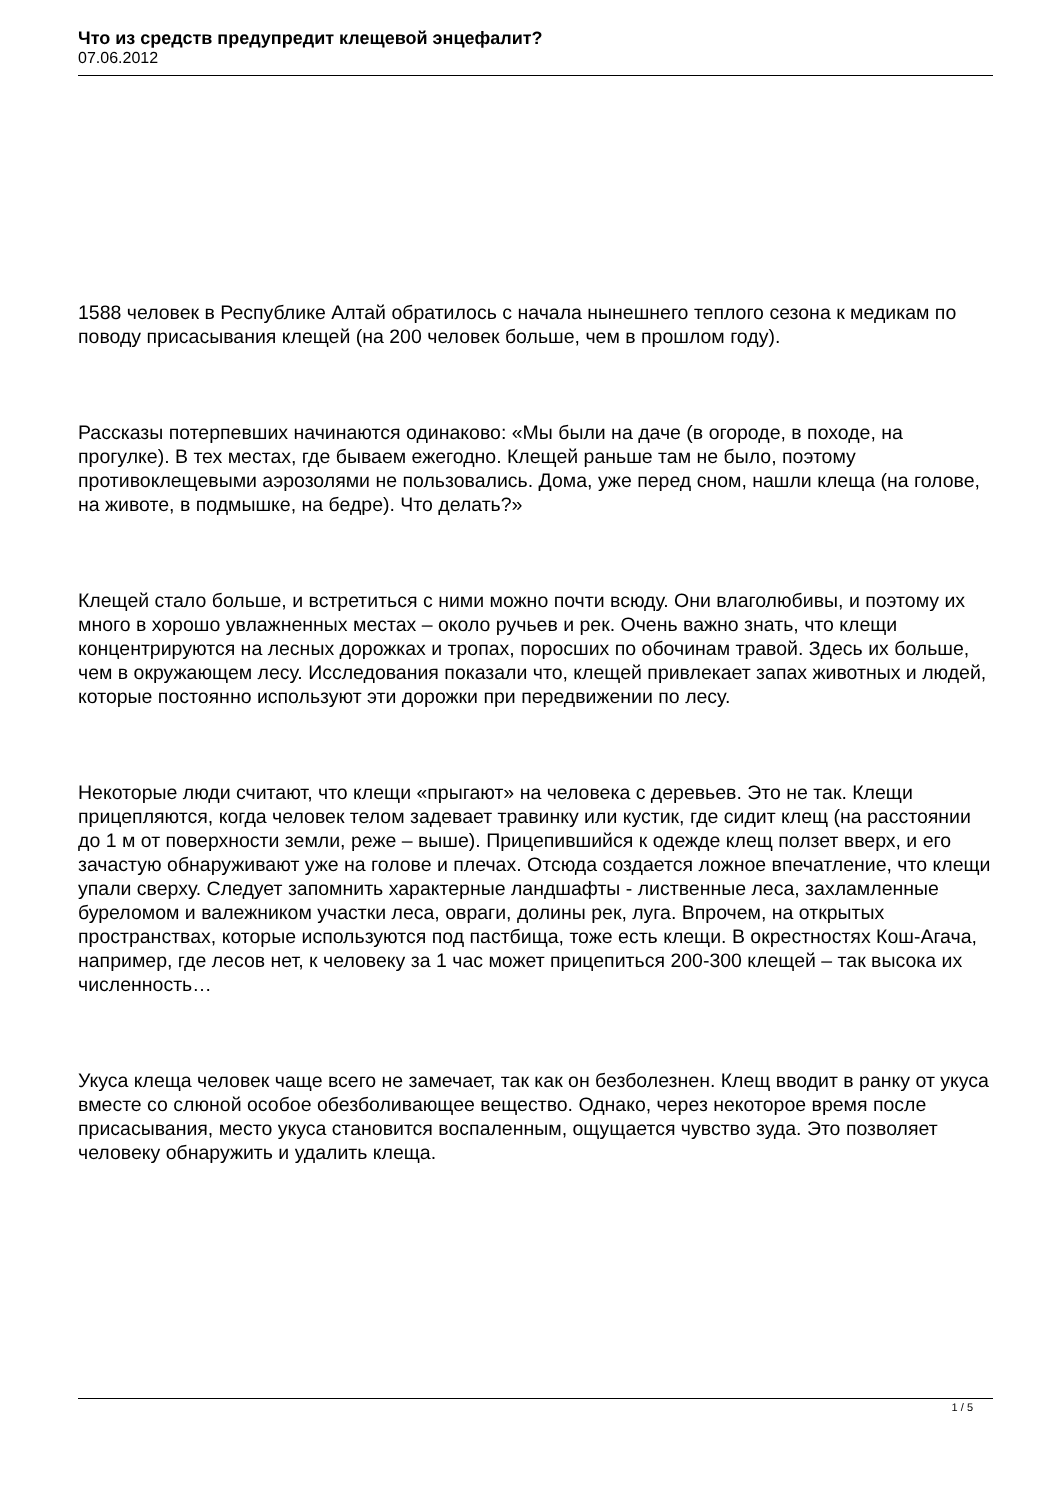Что из средств предупредит клещевой энцефалит?
07.06.2012
1588 человек в Республике Алтай обратилось с начала нынешнего теплого сезона к медикам по поводу присасывания клещей (на 200 человек больше, чем в прошлом году).
Рассказы потерпевших начинаются одинаково: «Мы были на даче (в огороде, в походе, на прогулке). В тех местах, где бываем ежегодно. Клещей раньше там не было, поэтому противоклещевыми аэрозолями не пользовались. Дома, уже перед сном, нашли клеща (на голове, на животе, в подмышке, на бедре). Что делать?»
Клещей стало больше, и встретиться с ними можно почти всюду. Они влаголюбивы, и поэтому их много в хорошо увлажненных местах – около ручьев и рек. Очень важно знать, что клещи концентрируются на лесных дорожках и тропах, поросших по обочинам травой. Здесь их больше, чем в окружающем лесу. Исследования показали что, клещей привлекает запах животных и людей, которые постоянно используют эти дорожки при передвижении по лесу.
Некоторые люди считают, что клещи «прыгают» на человека с деревьев. Это не так. Клещи прицепляются, когда человек телом задевает травинку или кустик, где сидит клещ (на расстоянии до 1 м от поверхности земли, реже – выше). Прицепившийся к одежде клещ ползет вверх, и его зачастую обнаруживают уже на голове и плечах. Отсюда создается ложное впечатление, что клещи упали сверху. Следует запомнить характерные ландшафты - лиственные леса, захламленные буреломом и валежником участки леса, овраги, долины рек, луга. Впрочем, на открытых пространствах, которые используются под пастбища, тоже есть клещи. В окрестностях Кош-Агача, например, где лесов нет, к человеку за 1 час может прицепиться 200-300 клещей – так высока их численность…
Укуса клеща человек чаще всего не замечает, так как он безболезнен. Клещ вводит в ранку от укуса вместе со слюной особое обезболивающее вещество. Однако, через некоторое время после присасывания, место укуса становится воспаленным, ощущается чувство зуда. Это позволяет человеку обнаружить и удалить клеща.
1 / 5